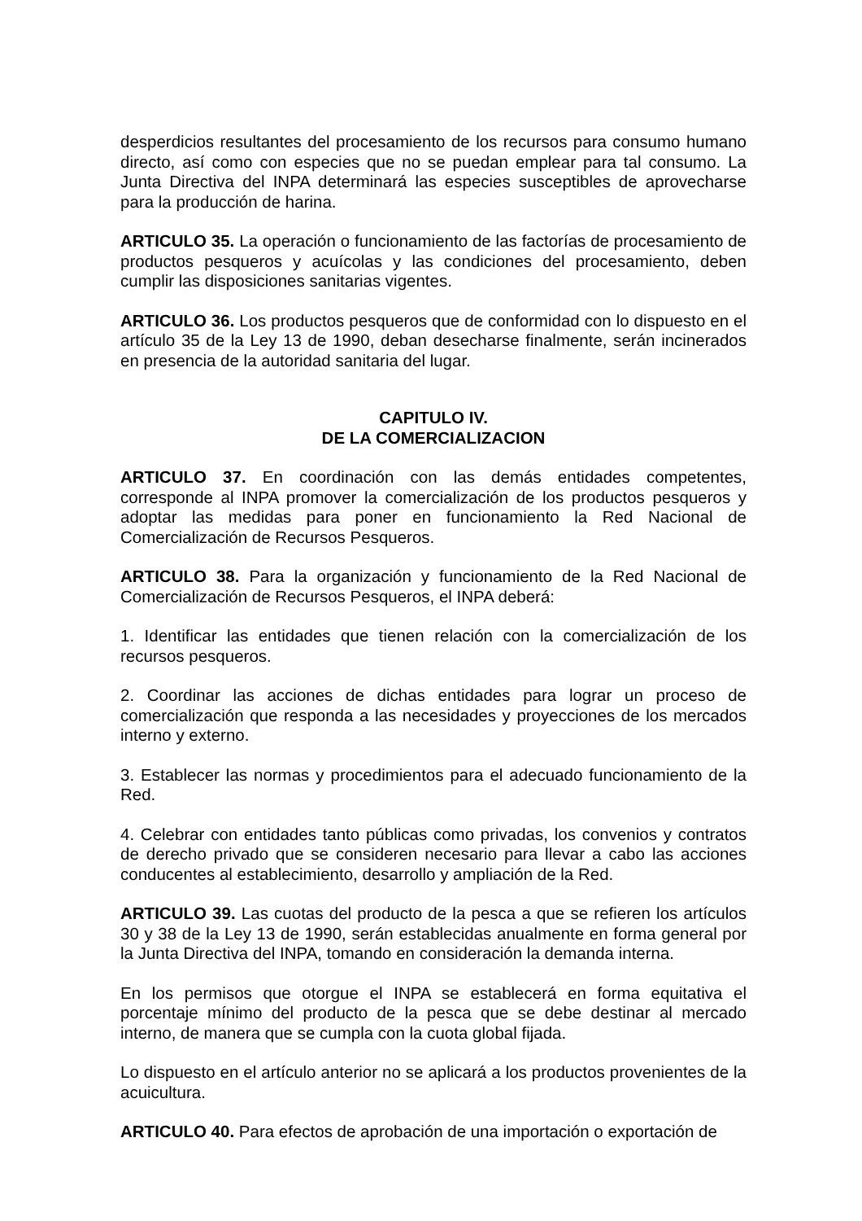desperdicios resultantes del procesamiento de los recursos para consumo humano directo, así como con especies que no se puedan emplear para tal consumo. La Junta Directiva del INPA determinará las especies susceptibles de aprovecharse para la producción de harina.
ARTICULO 35. La operación o funcionamiento de las factorías de procesamiento de productos pesqueros y acuícolas y las condiciones del procesamiento, deben cumplir las disposiciones sanitarias vigentes.
ARTICULO 36. Los productos pesqueros que de conformidad con lo dispuesto en el artículo 35 de la Ley 13 de 1990, deban desecharse finalmente, serán incinerados en presencia de la autoridad sanitaria del lugar.
CAPITULO IV.
DE LA COMERCIALIZACION
ARTICULO 37. En coordinación con las demás entidades competentes, corresponde al INPA promover la comercialización de los productos pesqueros y adoptar las medidas para poner en funcionamiento la Red Nacional de Comercialización de Recursos Pesqueros.
ARTICULO 38. Para la organización y funcionamiento de la Red Nacional de Comercialización de Recursos Pesqueros, el INPA deberá:
1. Identificar las entidades que tienen relación con la comercialización de los recursos pesqueros.
2. Coordinar las acciones de dichas entidades para lograr un proceso de comercialización que responda a las necesidades y proyecciones de los mercados interno y externo.
3. Establecer las normas y procedimientos para el adecuado funcionamiento de la Red.
4. Celebrar con entidades tanto públicas como privadas, los convenios y contratos de derecho privado que se consideren necesario para llevar a cabo las acciones conducentes al establecimiento, desarrollo y ampliación de la Red.
ARTICULO 39. Las cuotas del producto de la pesca a que se refieren los artículos 30 y 38 de la Ley 13 de 1990, serán establecidas anualmente en forma general por la Junta Directiva del INPA, tomando en consideración la demanda interna.
En los permisos que otorgue el INPA se establecerá en forma equitativa el porcentaje mínimo del producto de la pesca que se debe destinar al mercado interno, de manera que se cumpla con la cuota global fijada.
Lo dispuesto en el artículo anterior no se aplicará a los productos provenientes de la acuicultura.
ARTICULO 40. Para efectos de aprobación de una importación o exportación de